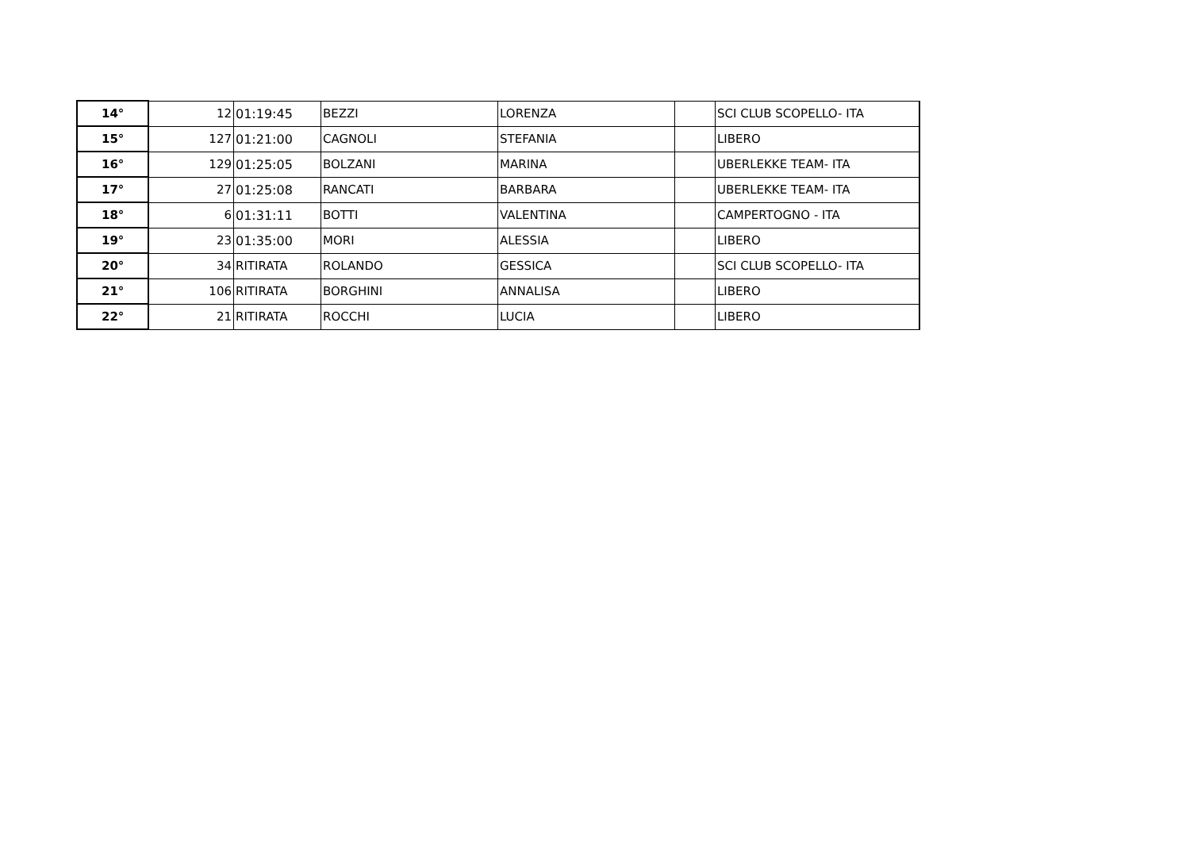| 14° | 12 | 01:19:45 | BEZZI | LORENZA | | SCI CLUB SCOPELLO- ITA |
| 15° | 127 | 01:21:00 | CAGNOLI | STEFANIA | | LIBERO |
| 16° | 129 | 01:25:05 | BOLZANI | MARINA | | UBERLEKKE TEAM- ITA |
| 17° | 27 | 01:25:08 | RANCATI | BARBARA | | UBERLEKKE TEAM- ITA |
| 18° | 6 | 01:31:11 | BOTTI | VALENTINA | | CAMPERTOGNO - ITA |
| 19° | 23 | 01:35:00 | MORI | ALESSIA | | LIBERO |
| 20° | 34 | RITIRATA | ROLANDO | GESSICA | | SCI CLUB SCOPELLO- ITA |
| 21° | 106 | RITIRATA | BORGHINI | ANNALISA | | LIBERO |
| 22° | 21 | RITIRATA | ROCCHI | LUCIA | | LIBERO |